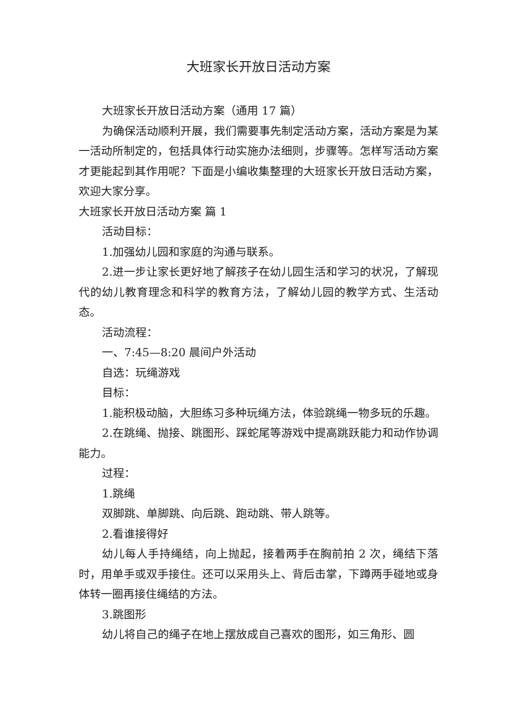大班家长开放日活动方案
大班家长开放日活动方案（通用 17 篇）
为确保活动顺利开展，我们需要事先制定活动方案，活动方案是为某一活动所制定的，包括具体行动实施办法细则，步骤等。怎样写活动方案才更能起到其作用呢？下面是小编收集整理的大班家长开放日活动方案，欢迎大家分享。
大班家长开放日活动方案 篇 1
活动目标：
1.加强幼儿园和家庭的沟通与联系。
2.进一步让家长更好地了解孩子在幼儿园生活和学习的状况，了解现代的幼儿教育理念和科学的教育方法，了解幼儿园的教学方式、生活动态。
活动流程：
一、7:45—8:20 晨间户外活动
自选：玩绳游戏
目标：
1.能积极动脑，大胆练习多种玩绳方法，体验跳绳一物多玩的乐趣。
2.在跳绳、抛接、跳图形、踩蛇尾等游戏中提高跳跃能力和动作协调能力。
过程：
1.跳绳
双脚跳、单脚跳、向后跳、跑动跳、带人跳等。
2.看谁接得好
幼儿每人手持绳结，向上抛起，接着两手在胸前拍 2 次，绳结下落时，用单手或双手接住。还可以采用头上、背后击掌，下蹲两手碰地或身体转一圈再接住绳结的方法。
3.跳图形
幼儿将自己的绳子在地上摆放成自己喜欢的图形，如三角形、圆